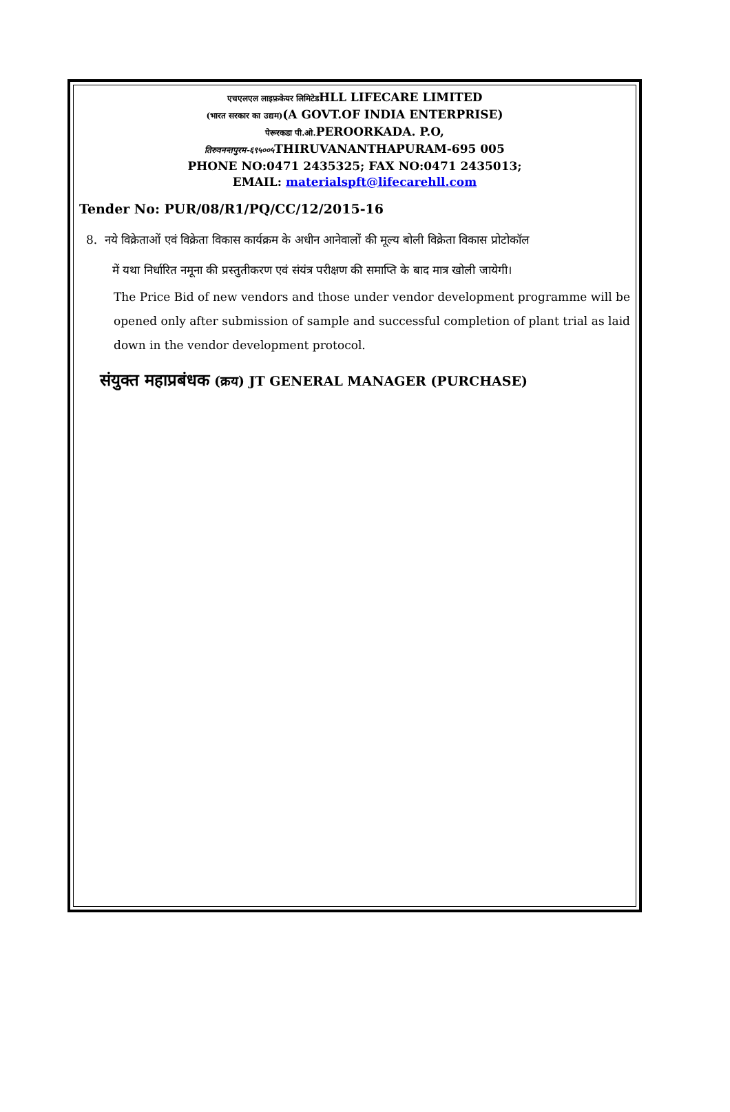एचएलएल लाइफ़केयर लिमिटेडHLL LIFECARE LIMITED
(भारत सरकार का उद्यम)(A GOVT.OF INDIA ENTERPRISE)
पेरूरकडा पी.ओ. PEROORKADA. P.O,
तिरुवनन्तपुरम-६९५००५ THIRUVANANTHAPURAM-695 005
PHONE NO:0471 2435325; FAX NO:0471 2435013;
EMAIL: materialspft@lifecarehll.com
Tender No: PUR/08/R1/PQ/CC/12/2015-16
8. नये विक्रेताओं एवं विक्रेता विकास कार्यक्रम के अधीन आनेवालों की मूल्य बोली विक्रेता विकास प्रोटोकॉल
में यथा निर्धारित नमूना की प्रस्तुतीकरण एवं संयंत्र परीक्षण की समाप्ति के बाद मात्र खोली जायेगी।
The Price Bid of new vendors and those under vendor development programme will be opened only after submission of sample and successful completion of plant trial as laid down in the vendor development protocol.
संयुक्त महाप्रबंधक (क्रय) JT GENERAL MANAGER (PURCHASE)